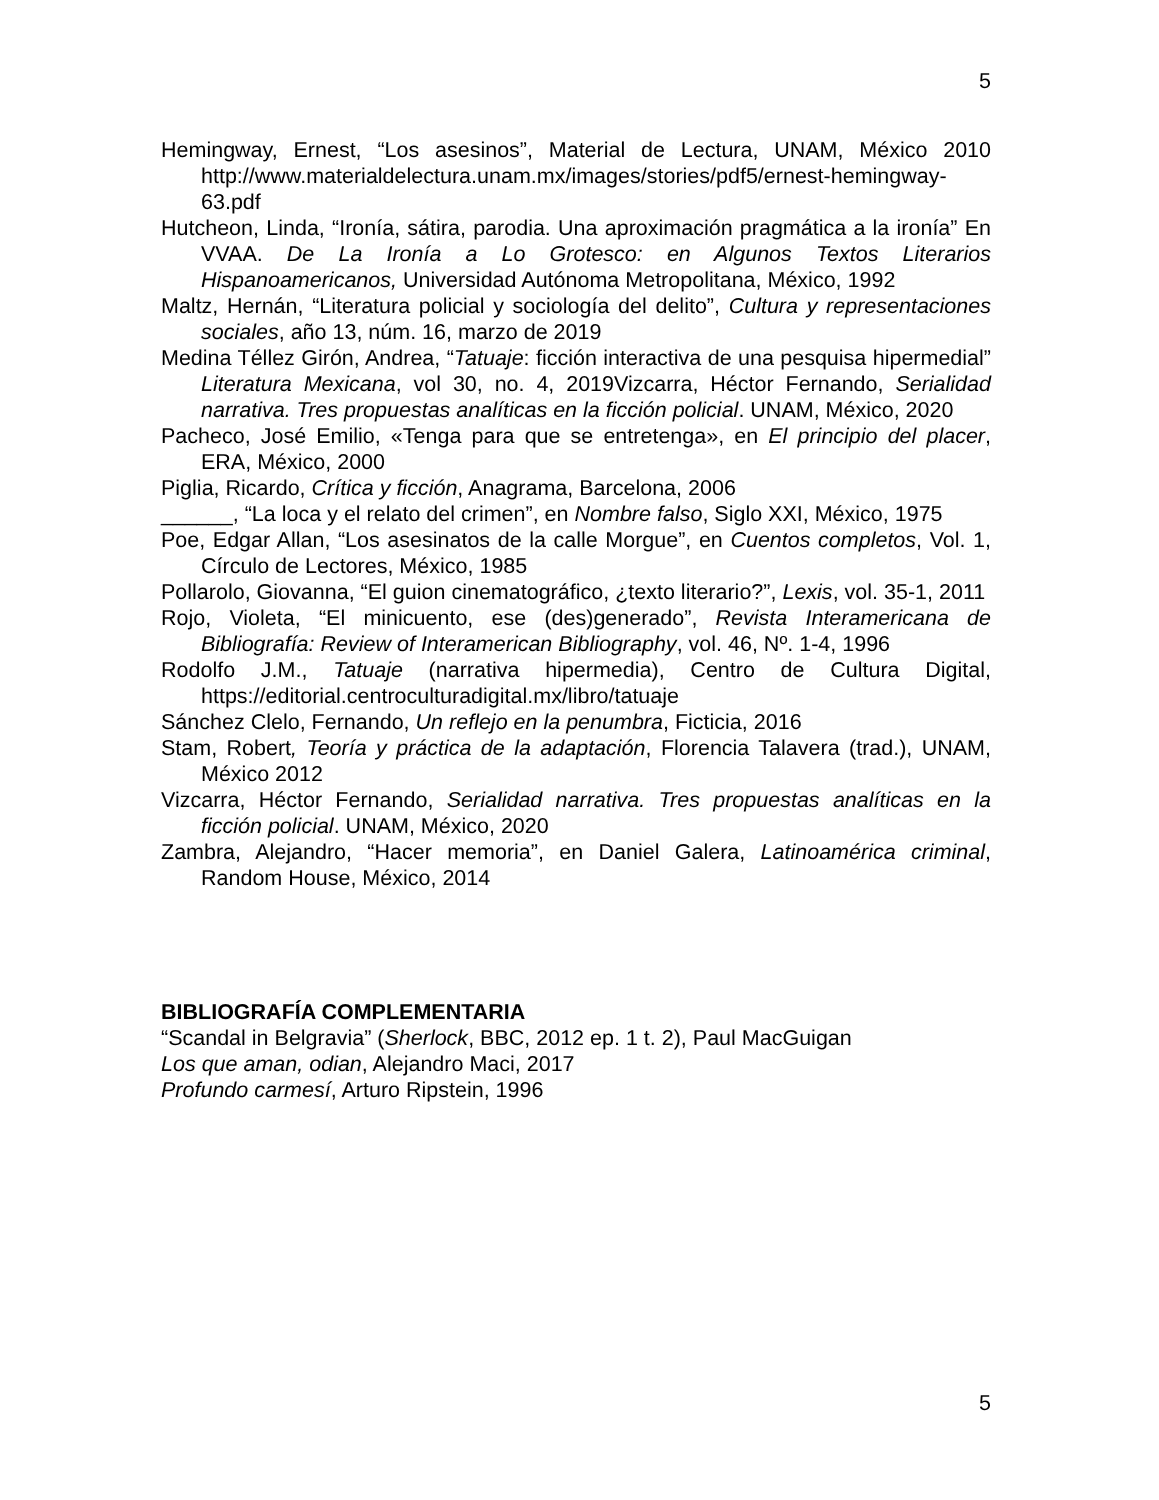5
Hemingway, Ernest, “Los asesinos”, Material de Lectura, UNAM, México 2010 http://www.materialdelectura.unam.mx/images/stories/pdf5/ernest-hemingway-63.pdf
Hutcheon, Linda, “Ironía, sátira, parodia. Una aproximación pragmática a la ironía” En VVAA. De La Ironía a Lo Grotesco: en Algunos Textos Literarios Hispanoamericanos, Universidad Autónoma Metropolitana, México, 1992
Maltz, Hernán, “Literatura policial y sociología del delito”, Cultura y representaciones sociales, año 13, núm. 16, marzo de 2019
Medina Téllez Girón, Andrea, “Tatuaje: ficción interactiva de una pesquisa hipermedial” Literatura Mexicana, vol 30, no. 4, 2019Vizcarra, Héctor Fernando, Serialidad narrativa. Tres propuestas analíticas en la ficción policial. UNAM, México, 2020
Pacheco, José Emilio, «Tenga para que se entretenga», en El principio del placer, ERA, México, 2000
Piglia, Ricardo, Crítica y ficción, Anagrama, Barcelona, 2006
______, “La loca y el relato del crimen”, en Nombre falso, Siglo XXI, México, 1975
Poe, Edgar Allan, “Los asesinatos de la calle Morgue”, en Cuentos completos, Vol. 1, Círculo de Lectores, México, 1985
Pollarolo, Giovanna, “El guion cinematográfico, ¿texto literario?”, Lexis, vol. 35-1, 2011
Rojo, Violeta, “El minicuento, ese (des)generado”, Revista Interamericana de Bibliografía: Review of Interamerican Bibliography, vol. 46, Nº. 1-4, 1996
Rodolfo J.M., Tatuaje (narrativa hipermedia), Centro de Cultura Digital, https://editorial.centroculturadigital.mx/libro/tatuaje
Sánchez Clelo, Fernando, Un reflejo en la penumbra, Ficticia, 2016
Stam, Robert, Teoría y práctica de la adaptación, Florencia Talavera (trad.), UNAM, México 2012
Vizcarra, Héctor Fernando, Serialidad narrativa. Tres propuestas analíticas en la ficción policial. UNAM, México, 2020
Zambra, Alejandro, “Hacer memoria”, en Daniel Galera, Latinoamérica criminal, Random House, México, 2014
BIBLIOGRAFÍA COMPLEMENTARIA
“Scandal in Belgravia” (Sherlock, BBC, 2012 ep. 1 t. 2), Paul MacGuigan
Los que aman, odian, Alejandro Maci, 2017
Profundo carmesí, Arturo Ripstein, 1996
5